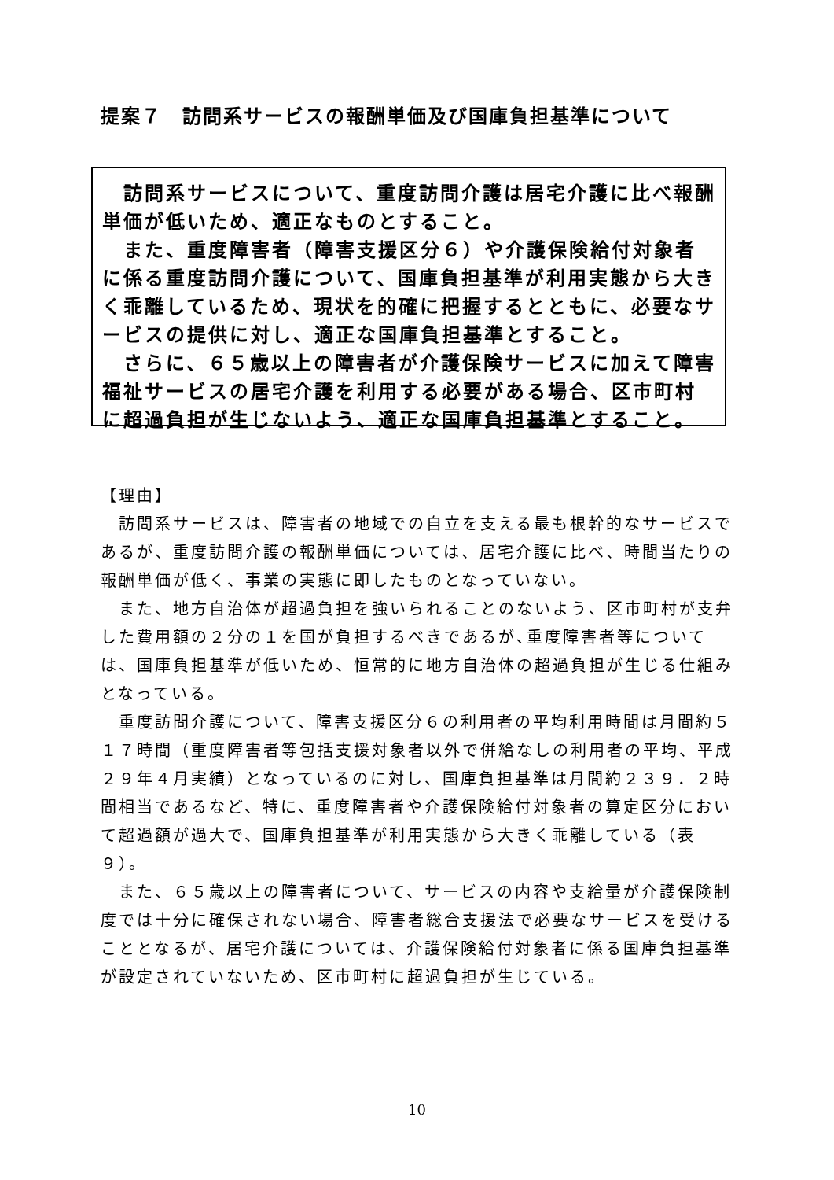提案７　訪問系サービスの報酬単価及び国庫負担基準について
　訪問系サービスについて、重度訪問介護は居宅介護に比べ報酬単価が低いため、適正なものとすること。
　また、重度障害者（障害支援区分６）や介護保険給付対象者に係る重度訪問介護について、国庫負担基準が利用実態から大きく乖離しているため、現状を的確に把握するとともに、必要なサービスの提供に対し、適正な国庫負担基準とすること。
　さらに、６５歳以上の障害者が介護保険サービスに加えて障害福祉サービスの居宅介護を利用する必要がある場合、区市町村に超過負担が生じないよう、適正な国庫負担基準とすること。
【理由】
　訪問系サービスは、障害者の地域での自立を支える最も根幹的なサービスであるが、重度訪問介護の報酬単価については、居宅介護に比べ、時間当たりの報酬単価が低く、事業の実態に即したものとなっていない。
　また、地方自治体が超過負担を強いられることのないよう、区市町村が支弁した費用額の２分の１を国が負担するべきであるが､重度障害者等については、国庫負担基準が低いため、恒常的に地方自治体の超過負担が生じる仕組みとなっている。
　重度訪問介護について、障害支援区分６の利用者の平均利用時間は月間約５１７時間（重度障害者等包括支援対象者以外で併給なしの利用者の平均、平成２９年４月実績）となっているのに対し、国庫負担基準は月間約２３９．２時間相当であるなど、特に、重度障害者や介護保険給付対象者の算定区分において超過額が過大で、国庫負担基準が利用実態から大きく乖離している（表９）。
　また、６５歳以上の障害者について、サービスの内容や支給量が介護保険制度では十分に確保されない場合、障害者総合支援法で必要なサービスを受けることとなるが、居宅介護については、介護保険給付対象者に係る国庫負担基準が設定されていないため、区市町村に超過負担が生じている。
10